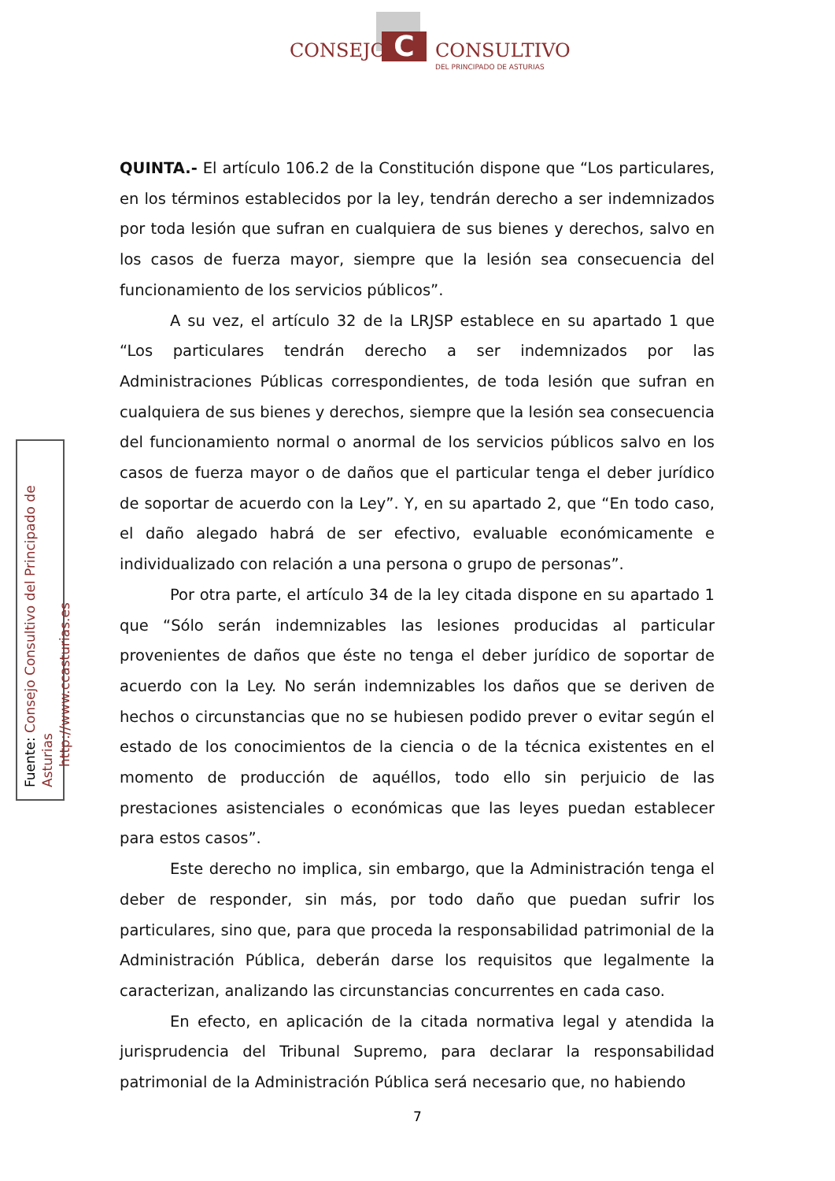C
CONSEJO CONSULTIVO
DEL PRINCIPADO DE ASTURIAS
QUINTA.- El artículo 106.2 de la Constitución dispone que “Los particulares, en los términos establecidos por la ley, tendrán derecho a ser indemnizados por toda lesión que sufran en cualquiera de sus bienes y derechos, salvo en los casos de fuerza mayor, siempre que la lesión sea consecuencia del funcionamiento de los servicios públicos”.
A su vez, el artículo 32 de la LRJSP establece en su apartado 1 que “Los particulares tendrán derecho a ser indemnizados por las Administraciones Públicas correspondientes, de toda lesión que sufran en cualquiera de sus bienes y derechos, siempre que la lesión sea consecuencia del funcionamiento normal o anormal de los servicios públicos salvo en los casos de fuerza mayor o de daños que el particular tenga el deber jurídico de soportar de acuerdo con la Ley”. Y, en su apartado 2, que “En todo caso, el daño alegado habrá de ser efectivo, evaluable económicamente e individualizado con relación a una persona o grupo de personas”.
Por otra parte, el artículo 34 de la ley citada dispone en su apartado 1 que “Sólo serán indemnizables las lesiones producidas al particular provenientes de daños que éste no tenga el deber jurídico de soportar de acuerdo con la Ley. No serán indemnizables los daños que se deriven de hechos o circunstancias que no se hubiesen podido prever o evitar según el estado de los conocimientos de la ciencia o de la técnica existentes en el momento de producción de aquéllos, todo ello sin perjuicio de las prestaciones asistenciales o económicas que las leyes puedan establecer para estos casos”.
Este derecho no implica, sin embargo, que la Administración tenga el deber de responder, sin más, por todo daño que puedan sufrir los particulares, sino que, para que proceda la responsabilidad patrimonial de la Administración Pública, deberán darse los requisitos que legalmente la caracterizan, analizando las circunstancias concurrentes en cada caso.
En efecto, en aplicación de la citada normativa legal y atendida la jurisprudencia del Tribunal Supremo, para declarar la responsabilidad patrimonial de la Administración Pública será necesario que, no habiendo
Fuente: Consejo Consultivo del Principado de Asturias
http://www.ccasturias.es
7